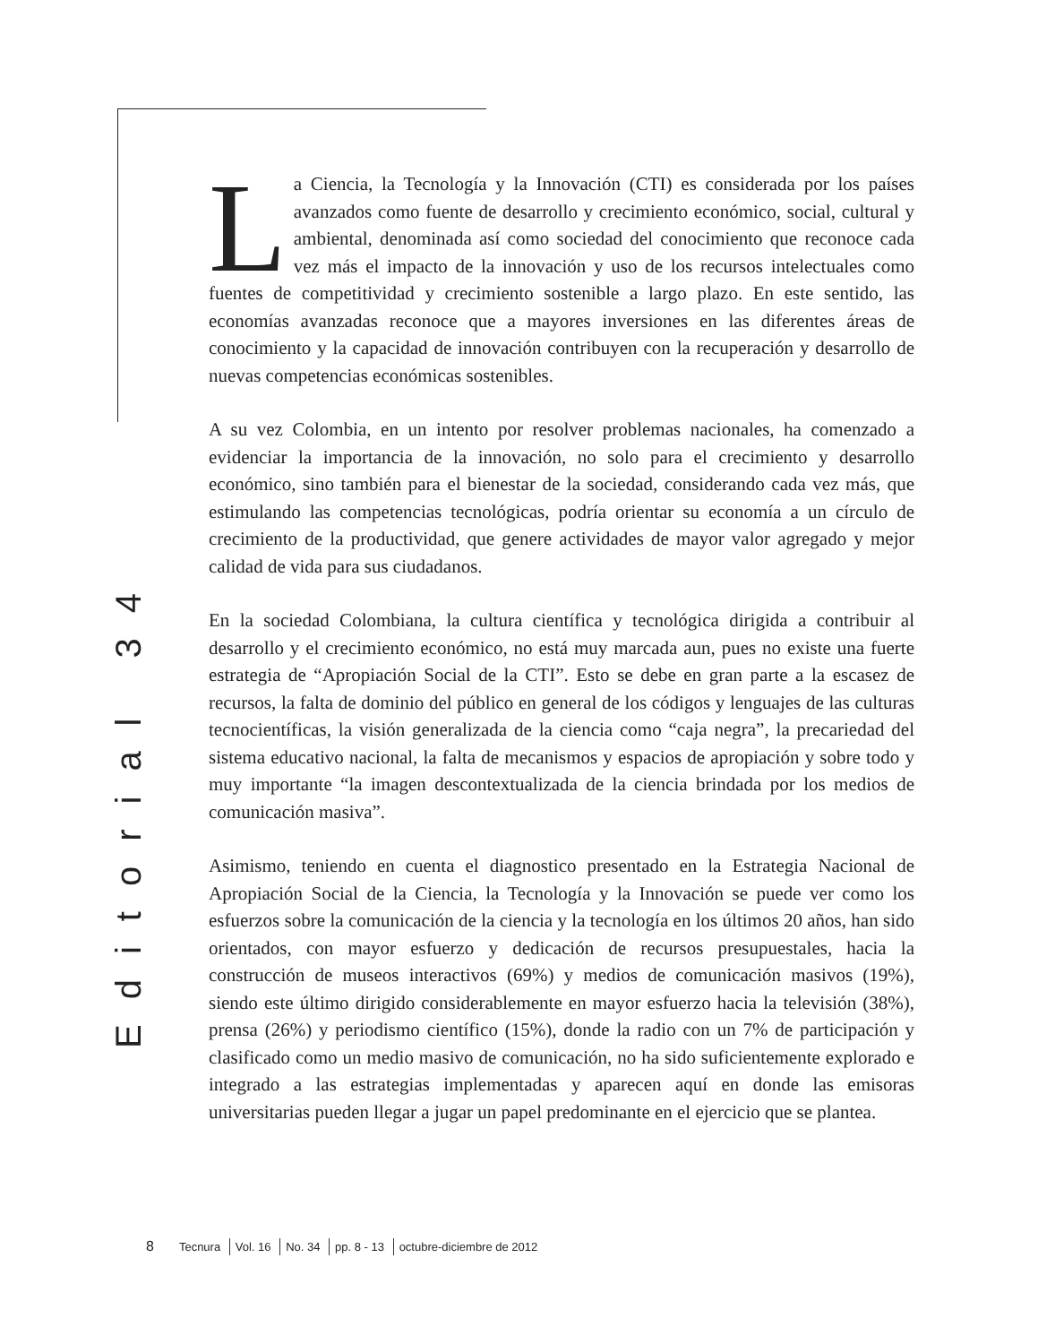Editorial 34
La Ciencia, la Tecnología y la Innovación (CTI) es considerada por los países avanzados como fuente de desarrollo y crecimiento económico, social, cultural y ambiental, denominada así como sociedad del conocimiento que reconoce cada vez más el impacto de la innovación y uso de los recursos intelectuales como fuentes de competitividad y crecimiento sostenible a largo plazo. En este sentido, las economías avanzadas reconoce que a mayores inversiones en las diferentes áreas de conocimiento y la capacidad de innovación contribuyen con la recuperación y desarrollo de nuevas competencias económicas sostenibles.
A su vez Colombia, en un intento por resolver problemas nacionales, ha comenzado a evidenciar la importancia de la innovación, no solo para el crecimiento y desarrollo económico, sino también para el bienestar de la sociedad, considerando cada vez más, que estimulando las competencias tecnológicas, podría orientar su economía a un círculo de crecimiento de la productividad, que genere actividades de mayor valor agregado y mejor calidad de vida para sus ciudadanos.
En la sociedad Colombiana, la cultura científica y tecnológica dirigida a contribuir al desarrollo y el crecimiento económico, no está muy marcada aun, pues no existe una fuerte estrategia de “Apropiación Social de la CTI”. Esto se debe en gran parte a la escasez de recursos, la falta de dominio del público en general de los códigos y lenguajes de las culturas tecnocientíficas, la visión generalizada de la ciencia como “caja negra”, la precariedad del sistema educativo nacional, la falta de mecanismos y espacios de apropiación y sobre todo y muy importante “la imagen descontextualizada de la ciencia brindada por los medios de comunicación masiva”.
Asimismo, teniendo en cuenta el diagnostico presentado en la Estrategia Nacional de Apropiación Social de la Ciencia, la Tecnología y la Innovación se puede ver como los esfuerzos sobre la comunicación de la ciencia y la tecnología en los últimos 20 años, han sido orientados, con mayor esfuerzo y dedicación de recursos presupuestales, hacia la construcción de museos interactivos (69%) y medios de comunicación masivos (19%), siendo este último dirigido considerablemente en mayor esfuerzo hacia la televisión (38%), prensa (26%) y periodismo científico (15%), donde la radio con un 7% de participación y clasificado como un medio masivo de comunicación, no ha sido suficientemente explorado e integrado a las estrategias implementadas y aparecen aquí en donde las emisoras universitarias pueden llegar a jugar un papel predominante en el ejercicio que se plantea.
8 Tecnura Vol. 16 No. 34 pp. 8 - 13 octubre-diciembre de 2012